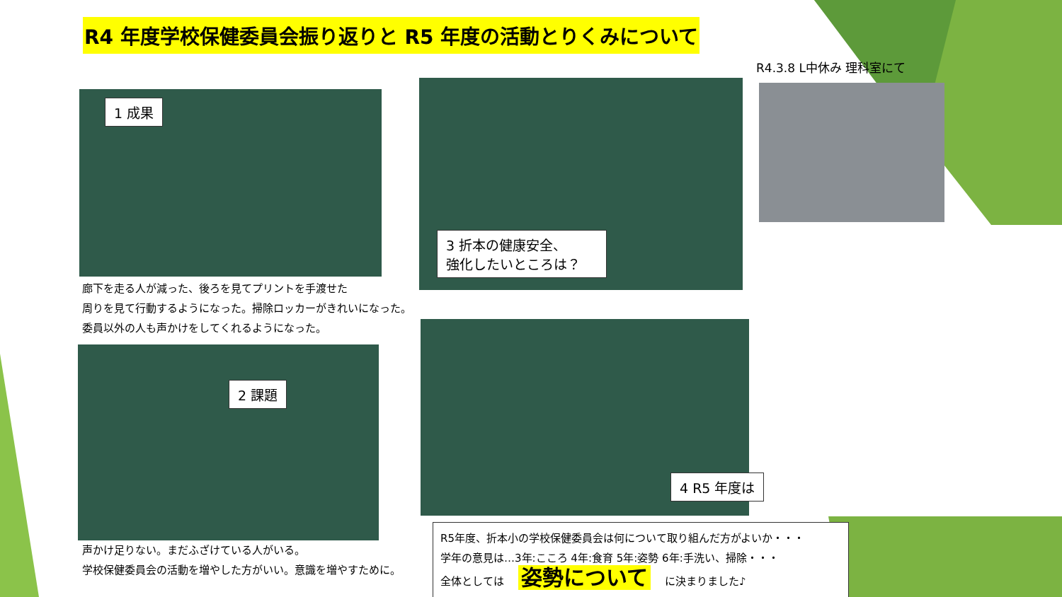R4 年度学校保健委員会振り返りと R5 年度の活動とりくみについて
R4.3.8 L中休み 理科室にて
1 成果
3 折本の健康安全、
強化したいところは？
廊下を走る人が減った、後ろを見てプリントを手渡せた
周りを見て行動するようになった。掃除ロッカーがきれいになった。
委員以外の人も声かけをしてくれるようになった。
2 課題
4 R5 年度は
声かけ足りない。まだふざけている人がいる。
学校保健委員会の活動を増やした方がいい。意識を増やすために。
R5年度、折本小の学校保健委員会は何について取り組んだ方がよいか・・・
学年の意見は…3年:こころ 4年:食育 5年:姿勢 6年:手洗い、掃除・・・
全体としては 姿勢について に決まりました♪